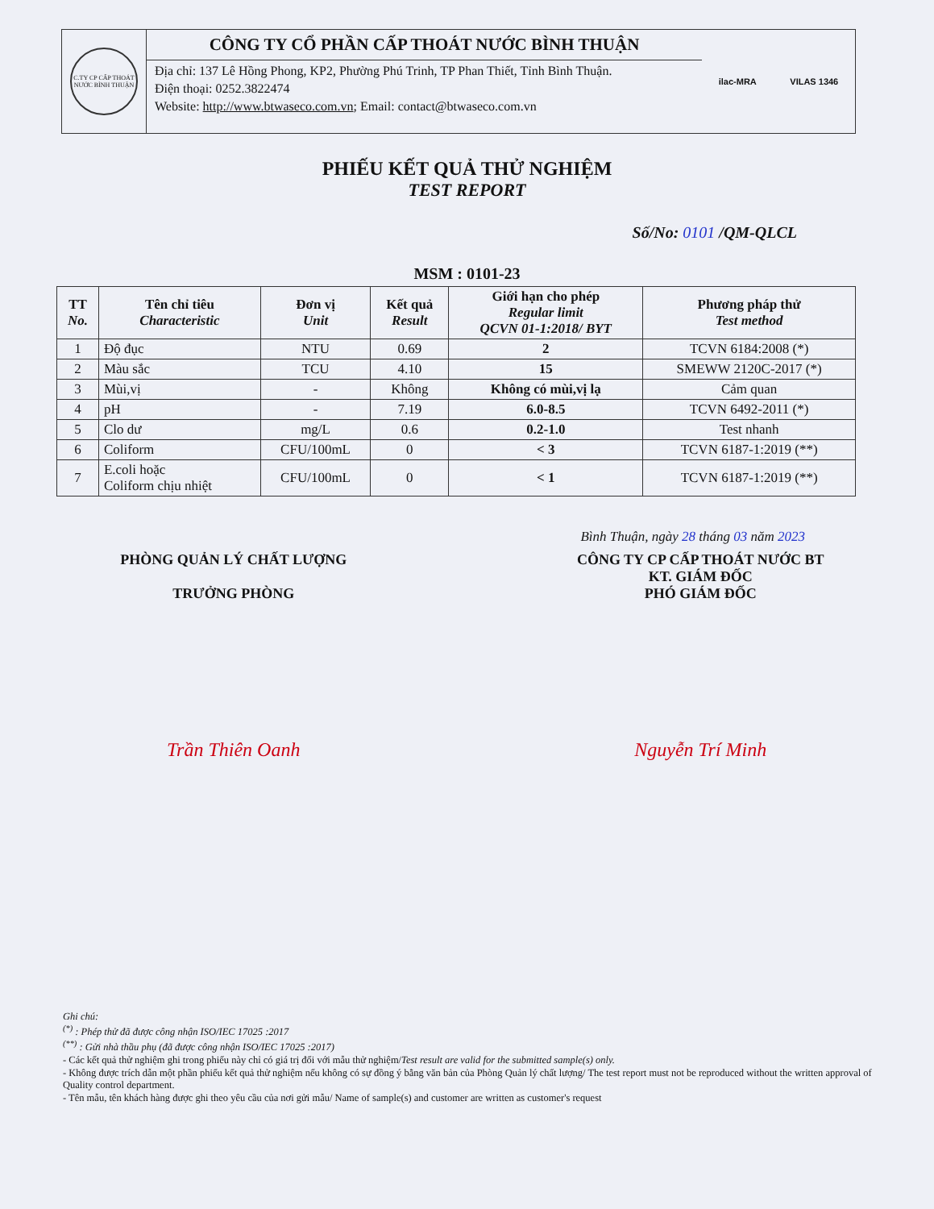C.TY CP CẤP THOÁT NƯỚC BÌNH THUẬN
CÔNG TY CỔ PHẦN CẤP THOÁT NƯỚC BÌNH THUẬN
Địa chỉ: 137 Lê Hồng Phong, KP2, Phường Phú Trinh, TP Phan Thiết, Tỉnh Bình Thuận.
Điện thoại: 0252.3822474
Website: http://www.btwaseco.com.vn; Email: contact@btwaseco.com.vn
ilac-MRA VILAS 1346
PHIẾU KẾT QUẢ THỬ NGHIỆM
TEST REPORT
Số/No: 0101 /QM-QLCL
MSM : 0101-23
| TT No. | Tên chỉ tiêu Characteristic | Đơn vị Unit | Kết quả Result | Giới hạn cho phép Regular limit QCVN 01-1:2018/ BYT | Phương pháp thử Test method |
| --- | --- | --- | --- | --- | --- |
| 1 | Độ đục | NTU | 0.69 | 2 | TCVN 6184:2008 (*) |
| 2 | Màu sắc | TCU | 4.10 | 15 | SMEWW 2120C-2017 (*) |
| 3 | Mùi,vị | - | Không | Không có mùi,vị lạ | Cảm quan |
| 4 | pH | - | 7.19 | 6.0-8.5 | TCVN 6492-2011 (*) |
| 5 | Clo dư | mg/L | 0.6 | 0.2-1.0 | Test nhanh |
| 6 | Coliform | CFU/100mL | 0 | < 3 | TCVN 6187-1:2019 (**) |
| 7 | E.coli hoặc Coliform chịu nhiệt | CFU/100mL | 0 | < 1 | TCVN 6187-1:2019 (**) |
Bình Thuận, ngày 28 tháng 03 năm 2023
PHÒNG QUẢN LÝ CHẤT LƯỢNG
TRƯỞNG PHÒNG
CÔNG TY CP CẤP THOÁT NƯỚC BT
KT. GIÁM ĐỐC
PHÓ GIÁM ĐỐC
Trần Thiên Oanh Nguyễn Trí Minh
Ghi chú:
<sup>(*)</sup> : Phép thử đã được công nhận ISO/IEC 17025 :2017
<sup>(**)</sup> : Gửi nhà thầu phụ (đã được công nhận ISO/IEC 17025 :2017)
- Các kết quả thử nghiệm ghi trong phiếu này chỉ có giá trị đối với mẫu thử nghiệm/Test result are valid for the submitted sample(s) only.
- Không được trích dẫn một phần phiếu kết quả thử nghiệm nếu không có sự đồng ý bằng văn bản của Phòng Quản lý chất lượng/ The test report must not be reproduced without the written approval of Quality control department.
- Tên mẫu, tên khách hàng được ghi theo yêu cầu của nơi gửi mẫu/ Name of sample(s) and customer are written as customer's request